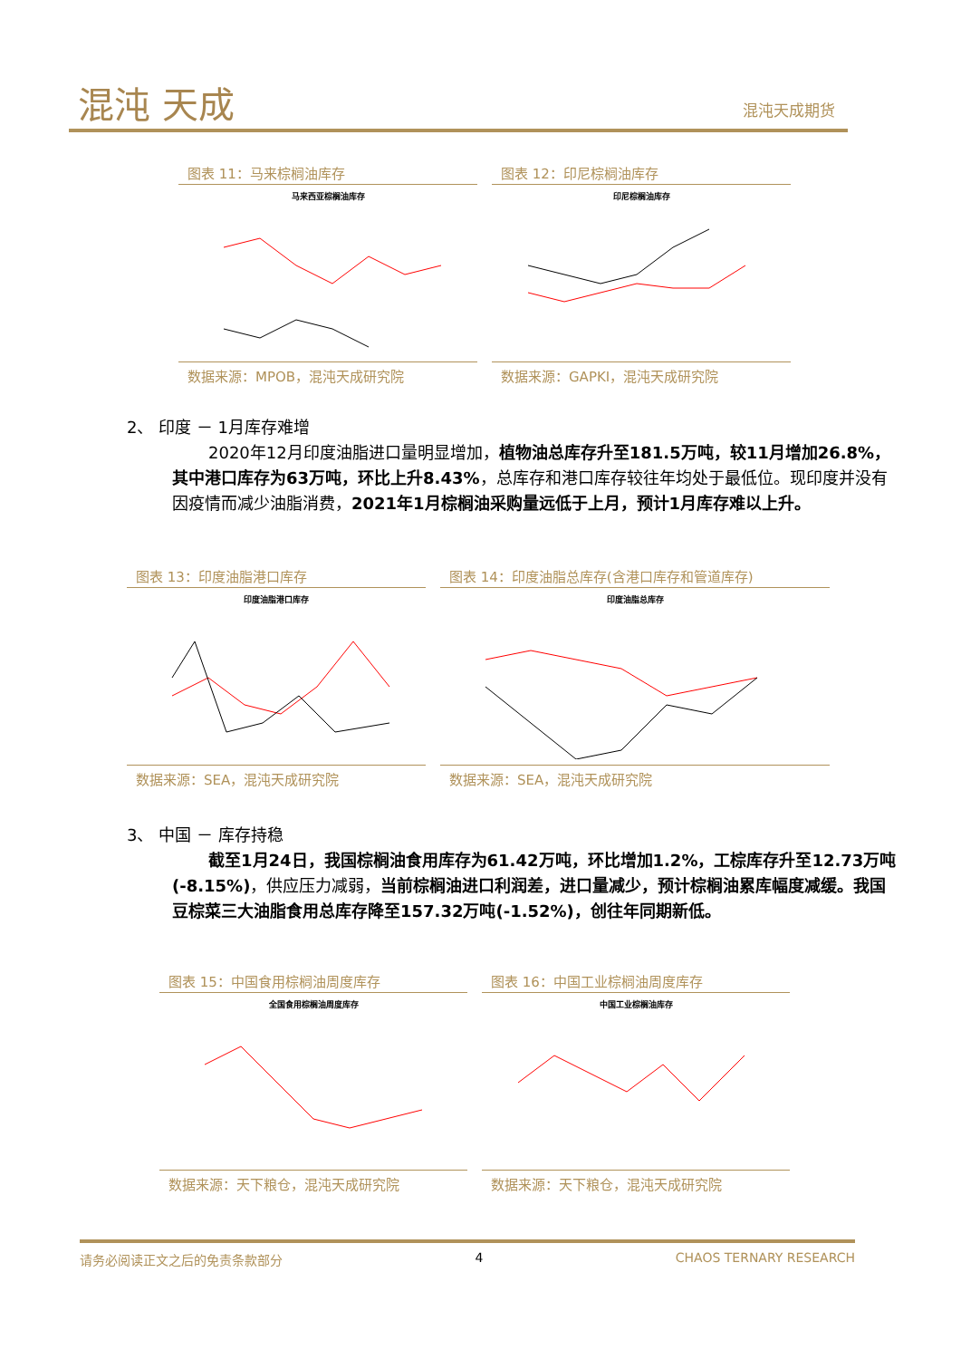混沌 天成 混沌天成期货
图表 11：马来棕榈油库存
马来西亚棕榈油库存
数据来源：MPOB，混沌天成研究院
图表 12：印尼棕榈油库存
印尼棕榈油库存
数据来源：GAPKI，混沌天成研究院
2、 印度 － 1月库存难增
2020年12月印度油脂进口量明显增加，植物油总库存升至181.5万吨，较11月增加26.8%，其中港口库存为63万吨，环比上升8.43%，总库存和港口库存较往年均处于最低位。现印度并没有因疫情而减少油脂消费，2021年1月棕榈油采购量远低于上月，预计1月库存难以上升。
图表 13：印度油脂港口库存
印度油脂港口库存
数据来源：SEA，混沌天成研究院
图表 14：印度油脂总库存(含港口库存和管道库存)
印度油脂总库存
数据来源：SEA，混沌天成研究院
3、 中国 － 库存持稳
截至1月24日，我国棕榈油食用库存为61.42万吨，环比增加1.2%，工棕库存升至12.73万吨(-8.15%)，供应压力减弱，当前棕榈油进口利润差，进口量减少，预计棕榈油累库幅度减缓。我国豆棕菜三大油脂食用总库存降至157.32万吨(-1.52%)，创往年同期新低。
图表 15：中国食用棕榈油周度库存
全国食用棕榈油周度库存
数据来源：天下粮仓，混沌天成研究院
图表 16：中国工业棕榈油周度库存
中国工业棕榈油库存
数据来源：天下粮仓，混沌天成研究院
请务必阅读正文之后的免责条款部分 4 CHAOS TERNARY RESEARCH